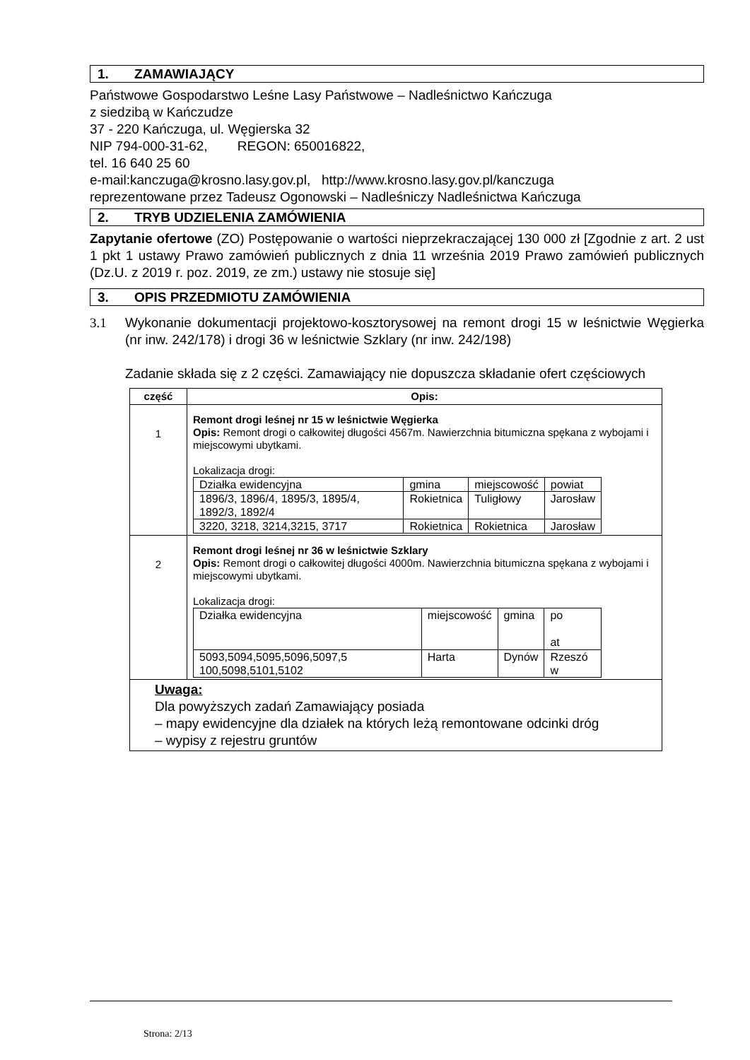1. ZAMAWIAJĄCY
Państwowe Gospodarstwo Leśne Lasy Państwowe – Nadleśnictwo Kańczuga
z siedzibą w Kańczudze
37 - 220 Kańczuga, ul. Węgierska 32
NIP 794-000-31-62, REGON: 650016822,
tel. 16 640 25 60
e-mail:kanczuga@krosno.lasy.gov.pl, http://www.krosno.lasy.gov.pl/kanczuga
reprezentowane przez Tadeusz Ogonowski – Nadleśniczy Nadleśnictwa Kańczuga
2. TRYB UDZIELENIA ZAMÓWIENIA
Zapytanie ofertowe (ZO) Postępowanie o wartości nieprzekraczającej 130 000 zł [Zgodnie z art. 2 ust 1 pkt 1 ustawy Prawo zamówień publicznych z dnia 11 września 2019 Prawo zamówień publicznych (Dz.U. z 2019 r. poz. 2019, ze zm.) ustawy nie stosuje się]
3. OPIS PRZEDMIOTU ZAMÓWIENIA
3.1 Wykonanie dokumentacji projektowo-kosztorysowej na remont drogi 15 w leśnictwie Węgierka (nr inw. 242/178) i drogi 36 w leśnictwie Szklary (nr inw. 242/198)
Zadanie składa się z 2 części. Zamawiający nie dopuszcza składanie ofert częściowych
| część | Opis: |
| --- | --- |
| 1 | Remont drogi leśnej nr 15 w leśnictwie Węgierka Opis: Remont drogi o całkowitej długości 4567m. Nawierzchnia bitumiczna spękana z wybojami i miejscowymi ubytkami. Lokalizacja drogi: / Działka ewidencyjna / gmina / miejscowość / powiat / / 1896/3, 1896/4, 1895/3, 1895/4, 1892/3, 1892/4 / Rokietnica / Tuligłowy / Jarosław / / 3220, 3218, 3214,3215, 3717 / Rokietnica / Rokietnica / Jarosław / |
| 2 | Remont drogi leśnej nr 36 w leśnictwie Szklary Opis: Remont drogi o całkowitej długości 4000m. Nawierzchnia bitumiczna spękana z wybojami i miejscowymi ubytkami. Lokalizacja drogi: / Działka ewidencyjna / miejscowość / gmina / po at / / 5093,5094,5095,5096,5097,5 100,5098,5101,5102 / Harta / Dynów / Rzeszó w / |
| Uwaga: Dla powyższych zadań Zamawiający posiada – mapy ewidencyjne dla działek na których leżą remontowane odcinki dróg – wypisy z rejestru gruntów | |
Strona: 2/13